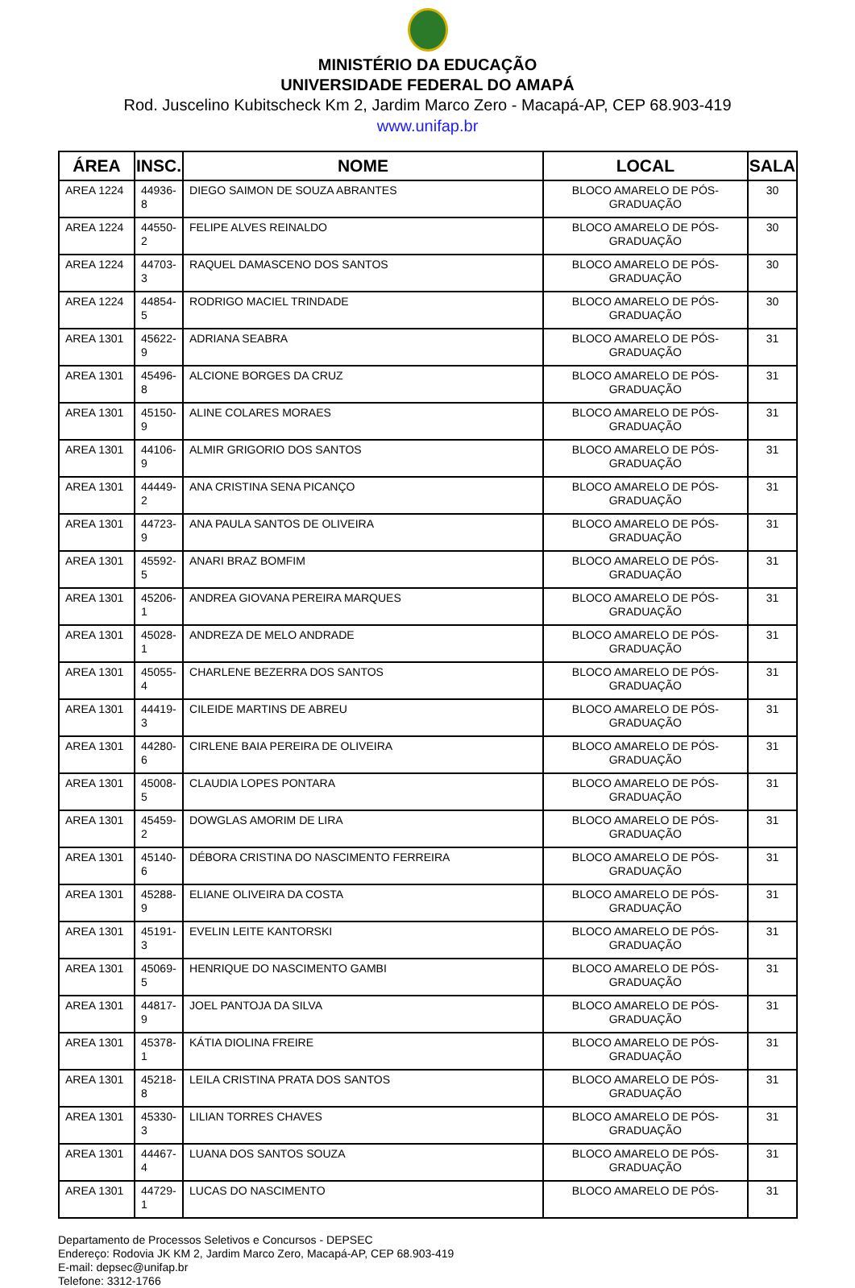MINISTÉRIO DA EDUCAÇÃO
UNIVERSIDADE FEDERAL DO AMAPÁ
Rod. Juscelino Kubitscheck Km 2, Jardim Marco Zero - Macapá-AP, CEP 68.903-419
www.unifap.br
| ÁREA | INSC. | NOME | LOCAL | SALA |
| --- | --- | --- | --- | --- |
| AREA 1224 | 44936-8 | DIEGO SAIMON DE SOUZA ABRANTES | BLOCO AMARELO DE PÓS-GRADUAÇÃO | 30 |
| AREA 1224 | 44550-2 | FELIPE ALVES REINALDO | BLOCO AMARELO DE PÓS-GRADUAÇÃO | 30 |
| AREA 1224 | 44703-3 | RAQUEL DAMASCENO DOS SANTOS | BLOCO AMARELO DE PÓS-GRADUAÇÃO | 30 |
| AREA 1224 | 44854-5 | RODRIGO MACIEL TRINDADE | BLOCO AMARELO DE PÓS-GRADUAÇÃO | 30 |
| AREA 1301 | 45622-9 | ADRIANA SEABRA | BLOCO AMARELO DE PÓS-GRADUAÇÃO | 31 |
| AREA 1301 | 45496-8 | ALCIONE BORGES DA CRUZ | BLOCO AMARELO DE PÓS-GRADUAÇÃO | 31 |
| AREA 1301 | 45150-9 | ALINE COLARES MORAES | BLOCO AMARELO DE PÓS-GRADUAÇÃO | 31 |
| AREA 1301 | 44106-9 | ALMIR GRIGORIO DOS SANTOS | BLOCO AMARELO DE PÓS-GRADUAÇÃO | 31 |
| AREA 1301 | 44449-2 | ANA CRISTINA SENA PICANÇO | BLOCO AMARELO DE PÓS-GRADUAÇÃO | 31 |
| AREA 1301 | 44723-9 | ANA PAULA SANTOS DE OLIVEIRA | BLOCO AMARELO DE PÓS-GRADUAÇÃO | 31 |
| AREA 1301 | 45592-5 | ANARI BRAZ BOMFIM | BLOCO AMARELO DE PÓS-GRADUAÇÃO | 31 |
| AREA 1301 | 45206-1 | ANDREA GIOVANA PEREIRA MARQUES | BLOCO AMARELO DE PÓS-GRADUAÇÃO | 31 |
| AREA 1301 | 45028-1 | ANDREZA DE MELO ANDRADE | BLOCO AMARELO DE PÓS-GRADUAÇÃO | 31 |
| AREA 1301 | 45055-4 | CHARLENE BEZERRA DOS SANTOS | BLOCO AMARELO DE PÓS-GRADUAÇÃO | 31 |
| AREA 1301 | 44419-3 | CILEIDE MARTINS DE ABREU | BLOCO AMARELO DE PÓS-GRADUAÇÃO | 31 |
| AREA 1301 | 44280-6 | CIRLENE BAIA PEREIRA DE OLIVEIRA | BLOCO AMARELO DE PÓS-GRADUAÇÃO | 31 |
| AREA 1301 | 45008-5 | CLAUDIA LOPES PONTARA | BLOCO AMARELO DE PÓS-GRADUAÇÃO | 31 |
| AREA 1301 | 45459-2 | DOWGLAS AMORIM DE LIRA | BLOCO AMARELO DE PÓS-GRADUAÇÃO | 31 |
| AREA 1301 | 45140-6 | DÉBORA CRISTINA DO NASCIMENTO FERREIRA | BLOCO AMARELO DE PÓS-GRADUAÇÃO | 31 |
| AREA 1301 | 45288-9 | ELIANE OLIVEIRA DA COSTA | BLOCO AMARELO DE PÓS-GRADUAÇÃO | 31 |
| AREA 1301 | 45191-3 | EVELIN LEITE KANTORSKI | BLOCO AMARELO DE PÓS-GRADUAÇÃO | 31 |
| AREA 1301 | 45069-5 | HENRIQUE DO NASCIMENTO GAMBI | BLOCO AMARELO DE PÓS-GRADUAÇÃO | 31 |
| AREA 1301 | 44817-9 | JOEL PANTOJA DA SILVA | BLOCO AMARELO DE PÓS-GRADUAÇÃO | 31 |
| AREA 1301 | 45378-1 | KÁTIA DIOLINA FREIRE | BLOCO AMARELO DE PÓS-GRADUAÇÃO | 31 |
| AREA 1301 | 45218-8 | LEILA CRISTINA PRATA DOS SANTOS | BLOCO AMARELO DE PÓS-GRADUAÇÃO | 31 |
| AREA 1301 | 45330-3 | LILIAN TORRES CHAVES | BLOCO AMARELO DE PÓS-GRADUAÇÃO | 31 |
| AREA 1301 | 44467-4 | LUANA DOS SANTOS SOUZA | BLOCO AMARELO DE PÓS-GRADUAÇÃO | 31 |
| AREA 1301 | 44729-1 | LUCAS DO NASCIMENTO | BLOCO AMARELO DE PÓS- | 31 |
Departamento de Processos Seletivos e Concursos - DEPSEC
Endereço: Rodovia JK KM 2, Jardim Marco Zero, Macapá-AP, CEP 68.903-419
E-mail: depsec@unifap.br
Telefone: 3312-1766